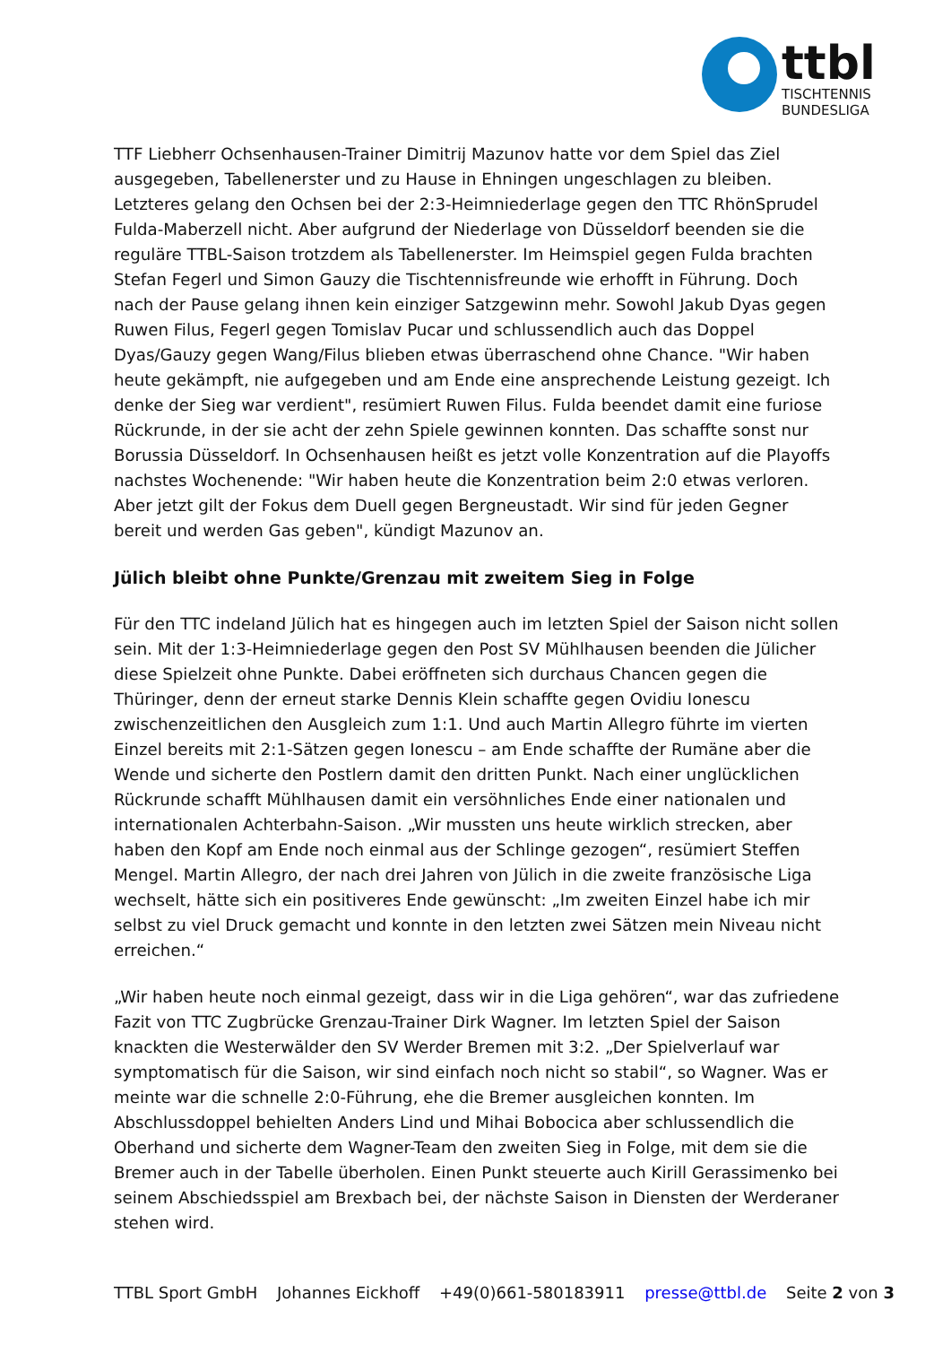ttbl
TISCHTENNIS
BUNDESLIGA
TTF Liebherr Ochsenhausen-Trainer Dimitrij Mazunov hatte vor dem Spiel das Ziel ausgegeben, Tabellenerster und zu Hause in Ehningen ungeschlagen zu bleiben. Letzteres gelang den Ochsen bei der 2:3-Heimniederlage gegen den TTC RhönSprudel Fulda-Maberzell nicht. Aber aufgrund der Niederlage von Düsseldorf beenden sie die reguläre TTBL-Saison trotzdem als Tabellenerster. Im Heimspiel gegen Fulda brachten Stefan Fegerl und Simon Gauzy die Tischtennisfreunde wie erhofft in Führung. Doch nach der Pause gelang ihnen kein einziger Satzgewinn mehr. Sowohl Jakub Dyas gegen Ruwen Filus, Fegerl gegen Tomislav Pucar und schlussendlich auch das Doppel Dyas/Gauzy gegen Wang/Filus blieben etwas überraschend ohne Chance. "Wir haben heute gekämpft, nie aufgegeben und am Ende eine ansprechende Leistung gezeigt. Ich denke der Sieg war verdient", resümiert Ruwen Filus. Fulda beendet damit eine furiose Rückrunde, in der sie acht der zehn Spiele gewinnen konnten. Das schaffte sonst nur Borussia Düsseldorf. In Ochsenhausen heißt es jetzt volle Konzentration auf die Playoffs nachstes Wochenende: "Wir haben heute die Konzentration beim 2:0 etwas verloren. Aber jetzt gilt der Fokus dem Duell gegen Bergneustadt. Wir sind für jeden Gegner bereit und werden Gas geben", kündigt Mazunov an.
Jülich bleibt ohne Punkte/Grenzau mit zweitem Sieg in Folge
Für den TTC indeland Jülich hat es hingegen auch im letzten Spiel der Saison nicht sollen sein. Mit der 1:3-Heimniederlage gegen den Post SV Mühlhausen beenden die Jülicher diese Spielzeit ohne Punkte. Dabei eröffneten sich durchaus Chancen gegen die Thüringer, denn der erneut starke Dennis Klein schaffte gegen Ovidiu Ionescu zwischenzeitlichen den Ausgleich zum 1:1. Und auch Martin Allegro führte im vierten Einzel bereits mit 2:1-Sätzen gegen Ionescu – am Ende schaffte der Rumäne aber die Wende und sicherte den Postlern damit den dritten Punkt. Nach einer unglücklichen Rückrunde schafft Mühlhausen damit ein versöhnliches Ende einer nationalen und internationalen Achterbahn-Saison. „Wir mussten uns heute wirklich strecken, aber haben den Kopf am Ende noch einmal aus der Schlinge gezogen“, resümiert Steffen Mengel. Martin Allegro, der nach drei Jahren von Jülich in die zweite französische Liga wechselt, hätte sich ein positiveres Ende gewünscht: „Im zweiten Einzel habe ich mir selbst zu viel Druck gemacht und konnte in den letzten zwei Sätzen mein Niveau nicht erreichen.“
„Wir haben heute noch einmal gezeigt, dass wir in die Liga gehören“, war das zufriedene Fazit von TTC Zugbrücke Grenzau-Trainer Dirk Wagner. Im letzten Spiel der Saison knackten die Westerwälder den SV Werder Bremen mit 3:2. „Der Spielverlauf war symptomatisch für die Saison, wir sind einfach noch nicht so stabil“, so Wagner. Was er meinte war die schnelle 2:0-Führung, ehe die Bremer ausgleichen konnten. Im Abschlussdoppel behielten Anders Lind und Mihai Bobocica aber schlussendlich die Oberhand und sicherte dem Wagner-Team den zweiten Sieg in Folge, mit dem sie die Bremer auch in der Tabelle überholen. Einen Punkt steuerte auch Kirill Gerassimenko bei seinem Abschiedsspiel am Brexbach bei, der nächste Saison in Diensten der Werderaner stehen wird.
TTBL Sport GmbH Johannes Eickhoff +49(0)661-580183911 presse@ttbl.de Seite 2 von 3